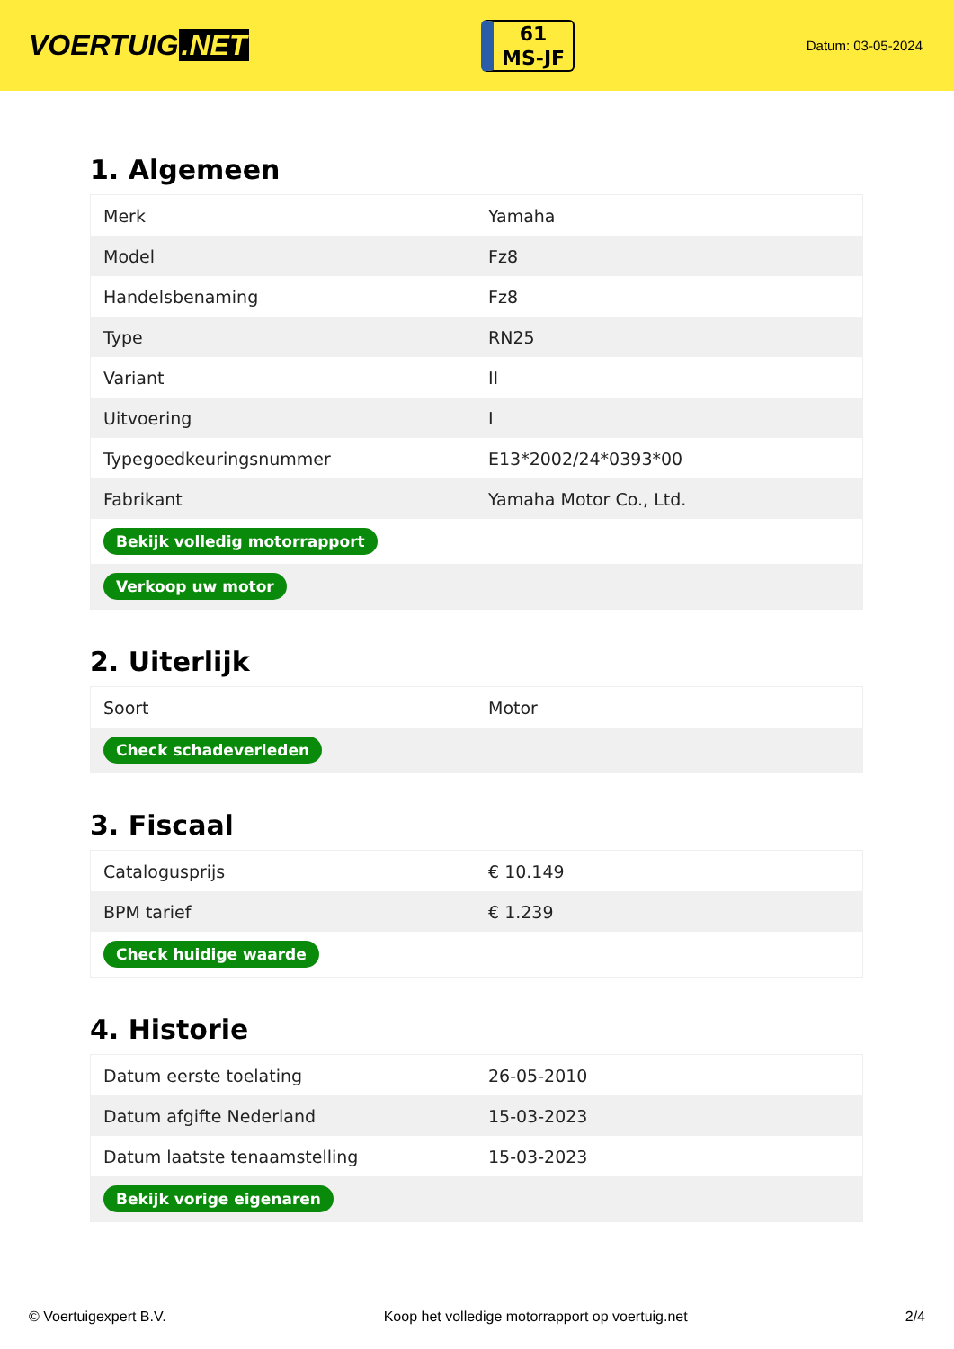VOERTUIG.NET
61
MS-JF
Datum: 03-05-2024
1. Algemeen
| Merk | Yamaha |
| Model | Fz8 |
| Handelsbenaming | Fz8 |
| Type | RN25 |
| Variant | II |
| Uitvoering | I |
| Typegoedkeuringsnummer | E13*2002/24*0393*00 |
| Fabrikant | Yamaha Motor Co., Ltd. |
| Bekijk volledig motorrapport | |
| Verkoop uw motor | |
2. Uiterlijk
| Soort | Motor |
| Check schadeverleden | |
3. Fiscaal
| Catalogusprijs | € 10.149 |
| BPM tarief | € 1.239 |
| Check huidige waarde | |
4. Historie
| Datum eerste toelating | 26-05-2010 |
| Datum afgifte Nederland | 15-03-2023 |
| Datum laatste tenaamstelling | 15-03-2023 |
| Bekijk vorige eigenaren | |
© Voertuigexpert B.V. Koop het volledige motorrapport op voertuig.net 2/4